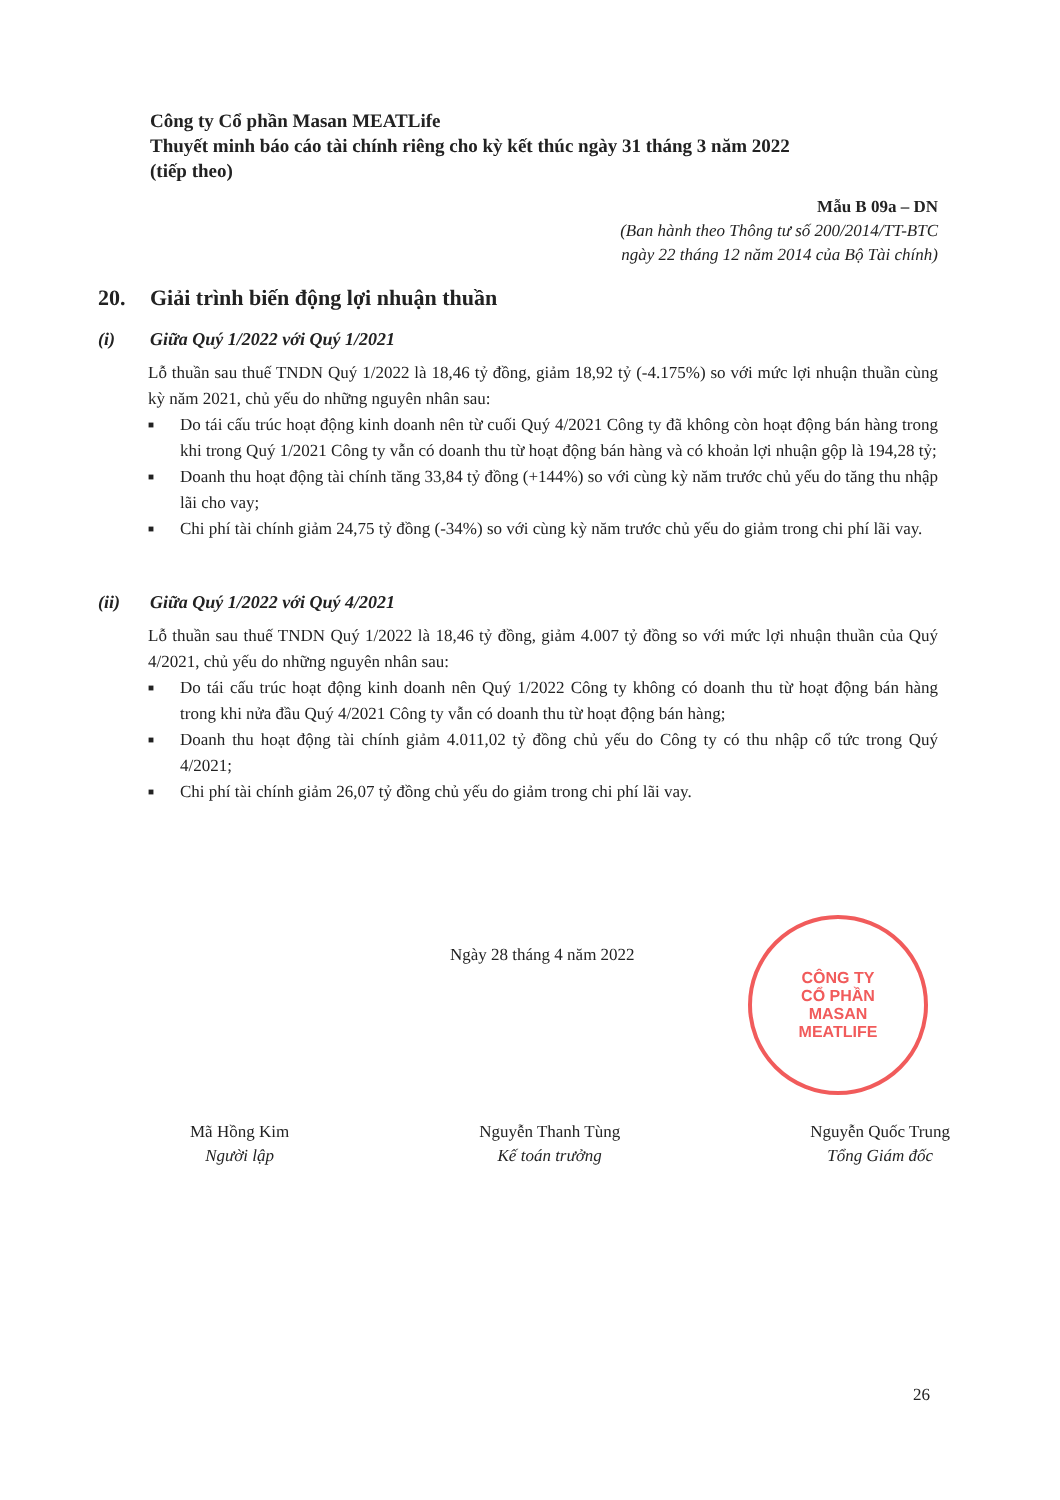Công ty Cổ phần Masan MEATLife
Thuyết minh báo cáo tài chính riêng cho kỳ kết thúc ngày 31 tháng 3 năm 2022
(tiếp theo)
Mẫu B 09a – DN
(Ban hành theo Thông tư số 200/2014/TT-BTC
ngày 22 tháng 12 năm 2014 của Bộ Tài chính)
20. Giải trình biến động lợi nhuận thuần
(i) Giữa Quý 1/2022 với Quý 1/2021
Lỗ thuần sau thuế TNDN Quý 1/2022 là 18,46 tỷ đồng, giảm 18,92 tỷ (-4.175%) so với mức lợi nhuận thuần cùng kỳ năm 2021, chủ yếu do những nguyên nhân sau:
■ Do tái cấu trúc hoạt động kinh doanh nên từ cuối Quý 4/2021 Công ty đã không còn hoạt động bán hàng trong khi trong Quý 1/2021 Công ty vẫn có doanh thu từ hoạt động bán hàng và có khoản lợi nhuận gộp là 194,28 tỷ;
■ Doanh thu hoạt động tài chính tăng 33,84 tỷ đồng (+144%) so với cùng kỳ năm trước chủ yếu do tăng thu nhập lãi cho vay;
■ Chi phí tài chính giảm 24,75 tỷ đồng (-34%) so với cùng kỳ năm trước chủ yếu do giảm trong chi phí lãi vay.
(ii) Giữa Quý 1/2022 với Quý 4/2021
Lỗ thuần sau thuế TNDN Quý 1/2022 là 18,46 tỷ đồng, giảm 4.007 tỷ đồng so với mức lợi nhuận thuần của Quý 4/2021, chủ yếu do những nguyên nhân sau:
■ Do tái cấu trúc hoạt động kinh doanh nên Quý 1/2022 Công ty không có doanh thu từ hoạt động bán hàng trong khi nửa đầu Quý 4/2021 Công ty vẫn có doanh thu từ hoạt động bán hàng;
■ Doanh thu hoạt động tài chính giảm 4.011,02 tỷ đồng chủ yếu do Công ty có thu nhập cổ tức trong Quý 4/2021;
■ Chi phí tài chính giảm 26,07 tỷ đồng chủ yếu do giảm trong chi phí lãi vay.
Ngày 28 tháng 4 năm 2022
CÔNG TY
CỔ PHẦN
MASAN
MEATLIFE
Mã Hồng Kim
Người lập
Nguyễn Thanh Tùng
Kế toán trưởng
Nguyễn Quốc Trung
Tổng Giám đốc
26